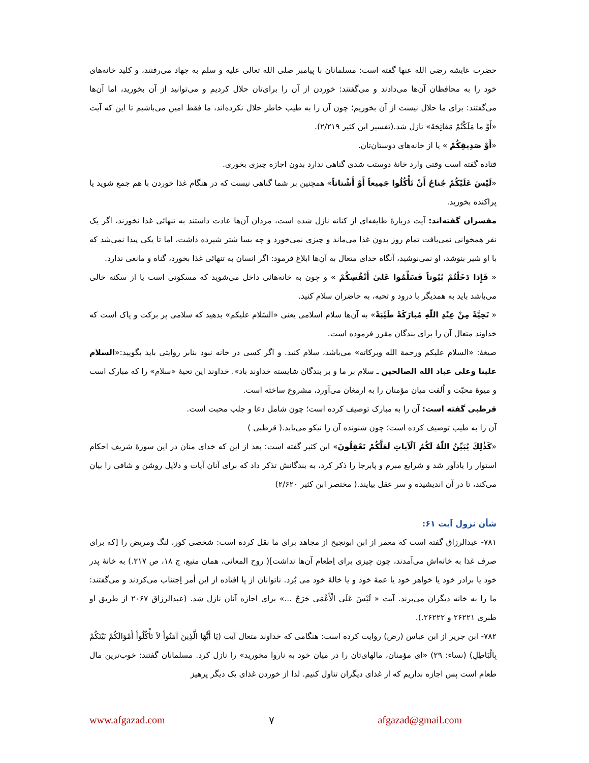حضرت عایشه رضی الله عنها گفته است: مسلمانان با پیامبر صلی الله تعالی علیه و سلم به جهاد می‌رفتند، و کلید خانه‌های خود را به محافظان آن‌ها می‌دادند و می‌گفتند: خوردن از آن را برای‌تان حلال کردیم و می‌توانید از آن بخورید، اما آن‌ها می‌گفتند: برای ما حلال نیست از آن بخوریم؛ چون آن را به طیب خاطر حلال نکرده‌اند، ما فقط امین می‌باشیم تا این که آیت «أَوْ ما مَلَكْتُمْ مَفاتِحَهُ» نازل شد.(تفسیر ابن کثیر ۲/۲۱۹).
«أَوْ صَدِيقِكُمْ » یا از خانه‌های دوستان‌تان.
قتاده گفته است وقتی وارد خانهٔ دوستت شدی گناهی ندارد بدون اجازه چیزی بخوری.
«لَيْسَ عَلَيْكُمْ جُناحٌ أَنْ تَأْكُلُوا جَمِيعاً أَوْ أَشْتاتاً» همچنین بر شما گناهی نیست که در هنگام غذا خوردن با هم جمع شوید یا پراکنده بخورید.
مفسران گفته‌اند: آیت دربارهٔ طایفه‌ای از کنانه نازل شده است، مردان آن‌ها عادت داشتند به تنهائی غذا نخورند، اگر یک نفر همخوانی نمی‌یافت تمام روز بدون غذا می‌ماند و چیزی نمی‌خورد و چه بسا شتر شیرده داشت، اما تا یکی پیدا نمی‌شد که با او شیر بنوشد، او نمی‌نوشید، آنگاه خدای متعال به آن‌ها ابلاغ فرمود: اگر انسان به تنهائی غذا بخورد، گناه و مانعی ندارد.
« فَإِذا دَخَلْتُمْ بُيُوتاً فَسَلِّمُوا عَلىٰ أَنْفُسِكُمْ » و چون به خانه‌هائی داخل می‌شوید که مسکونی است یا از سکنه خالی می‌باشد باید به همدیگر با درود و تحیه، به حاضران سلام کنید.
« تَحِيَّةً مِنْ عِنْدِ اللّٰهِ مُبارَكَةً طَيِّبَةً» به آن‌ها سلام اسلامی یعنی «السّلام علیکم» بدهید که سلامی پر برکت و پاک است که خداوند متعال آن را برای بندگان مقرر فرموده است.
صیغهٔ: «السلام علیکم ورحمة الله وبرکاته» می‌باشد، سلام کنید. و اگر کسی در خانه نبود بنابر روایتی باید بگویید:«السلام علینا وعلی عباد الله الصالحین ـ سلام بر ما و بر بندگان شایسته خداوند باد». خداوند این تحیهٔ «سلام» را که مبارک است و میوهٔ محبّت و اُلفت میان مؤمنان را به ارمغان می‌آورد، مشروع ساخته است.
قرطبی گفته است: آن را به مبارک توصیف کرده است؛ چون شامل دعا و جلب محبت است.
آن را به طیب توصیف کرده است؛ چون شنونده آن را نیکو می‌یابد.( قرطبی )
«كَذٰلِكَ يُبَيِّنُ اللّٰهُ لَكُمُ اَلْآياتِ لَعَلَّكُمْ تَعْقِلُونَ» ابن کثیر گفته است: بعد از این که خدای منان در این سورهٔ شریف احکام استوار را یادآور شد و شرایع مبرم و پابرجا را ذکر کرد، به بندگانش تذکر داد که برای آنان آیات و دلایل روشن و شافی را بیان می‌کند، تا در آن اندیشیده و سر عقل بیایند.( مختصر ابن کثیر ۲/۶۲۰)
شأن نزول آیت ۶۱:
۷۸۱- عبدالرزاق گفته است که معمر از ابن ابونجیح از مجاهد برای ما نقل کرده است: شخصی کور، لنگ ومریض را [که برای صرف غذا به خانه‌اش می‌آمدند، چون چیزی برای اِطعام آن‌ها نداشت]( روح المعانی، همان منبع، ج ۱۸، ص ۲۱۷.) به خانهٔ پدر خود یا برادر خود یا خواهر خود یا عمهٔ خود و یا خالهٔ خود می بُرد. ناتوانان از پا افتاده از این أمر اِجتناب می‌کردند و می‌گفتند: ما را به خانه دیگران می‌برند. آیت « لَيْسَ عَلَى الْأَعْمَى حَرَجٌ ...» برای اجازه آنان نازل شد. (عبدالرزاق ۲۰۶۷ از طریق او طبری ۲۶۲۲۱ و ۲۶۲۲۲.).
۷۸۲- ابن جریر از ابن عباس (رض) روایت کرده است: هنگامی که خداوند متعال آیت (يَا أَيُّهَا الَّذِينَ آمَنُواْ لاَ تَأْكُلُواْ أَمْوَالَكُمْ بَيْنَكُمْ بِالْبَاطِلِ) (نساء: ۲۹) «ای مؤمنان، مالهای‌تان را در میان خود به ناروا مخورید» را نازل کرد. مسلمانان گفتند: خوب‌ترین مال طعام است پس اجازه نداریم که از غذای دیگران تناول کنیم. لذا از خوردن غذای یک دیگر پرهیز
www.afgazad.com ۷ afgazad@gmail.com